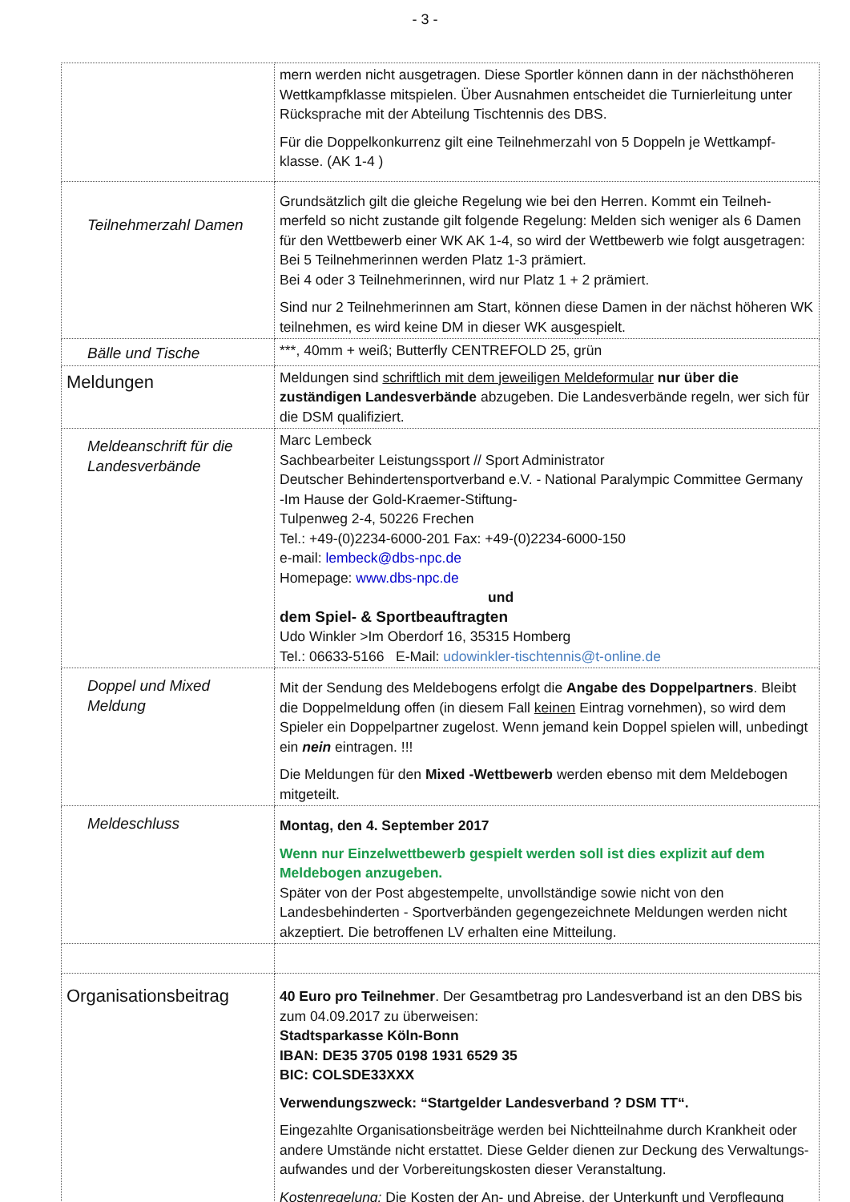- 3 -
| | mern werden nicht ausgetragen. Diese Sportler können dann in der nächsthöheren Wettkampfklasse mitspielen. Über Ausnahmen entscheidet die Turnierleitung unter Rücksprache mit der Abteilung Tischtennis des DBS. Für die Doppelkonkurrenz gilt eine Teilnehmerzahl von 5 Doppeln je Wettkampf-klasse. (AK 1-4 ) |
| Teilnehmerzahl Damen | Grundsätzlich gilt die gleiche Regelung wie bei den Herren. Kommt ein Teilneh-merfeld so nicht zustande gilt folgende Regelung: Melden sich weniger als 6 Damen für den Wettbewerb einer WK AK 1-4, so wird der Wettbewerb wie folgt ausgetragen: Bei 5 Teilnehmerinnen werden Platz 1-3 prämiert. Bei 4 oder 3 Teilnehmerinnen, wird nur Platz 1 + 2 prämiert. Sind nur 2 Teilnehmerinnen am Start, können diese Damen in der nächst höheren WK teilnehmen, es wird keine DM in dieser WK ausgespielt. |
| Bälle und Tische | ***, 40mm + weiß; Butterfly CENTREFOLD 25, grün |
| Meldungen | Meldungen sind schriftlich mit dem jeweiligen Meldeformular nur über die zuständigen Landesverbände abzugeben. Die Landesverbände regeln, wer sich für die DSM qualifiziert. |
| Meldeanschrift für die Landesverbände | Marc Lembeck Sachbearbeiter Leistungssport // Sport Administrator Deutscher Behindertensportverband e.V. - National Paralympic Committee Germany -Im Hause der Gold-Kraemer-Stiftung- Tulpenweg 2-4, 50226 Frechen Tel.: +49-(0)2234-6000-201 Fax: +49-(0)2234-6000-150 e-mail: lembeck@dbs-npc.de Homepage: www.dbs-npc.de und dem Spiel- & Sportbeauftragten Udo Winkler >Im Oberdorf 16, 35315 Homberg Tel.: 06633-5166 E-Mail: udowinkler-tischtennis@t-online.de |
| Doppel und Mixed Meldung | Mit der Sendung des Meldebogens erfolgt die Angabe des Doppelpartners . Bleibt die Doppelmeldung offen (in diesem Fall keinen Eintrag vornehmen), so wird dem Spieler ein Doppelpartner zugelost. Wenn jemand kein Doppel spielen will, unbedingt ein nein eintragen. !!! Die Meldungen für den Mixed -Wettbewerb werden ebenso mit dem Meldebogen mitgeteilt. |
| Meldeschluss | Montag, den 4. September 2017 Wenn nur Einzelwettbewerb gespielt werden soll ist dies explizit auf dem Meldebogen anzugeben. Später von der Post abgestempelte, unvollständige sowie nicht von den Landesbehinderten - Sportverbänden gegengezeichnete Meldungen werden nicht akzeptiert. Die betroffenen LV erhalten eine Mitteilung. |
| Organisationsbeitrag | 40 Euro pro Teilnehmer . Der Gesamtbetrag pro Landesverband ist an den DBS bis zum 04.09.2017 zu überweisen: Stadtsparkasse Köln-Bonn IBAN: DE35 3705 0198 1931 6529 35 BIC: COLSDE33XXX Verwendungszweck: “Startgelder Landesverband ? DSM TT“. Eingezahlte Organisationsbeiträge werden bei Nichtteilnahme durch Krankheit oder andere Umstände nicht erstattet. Diese Gelder dienen zur Deckung des Verwaltungs-aufwandes und der Vorbereitungskosten dieser Veranstaltung. Kostenregelung: Die Kosten der An- und Abreise, der Unterkunft und Verpflegung |